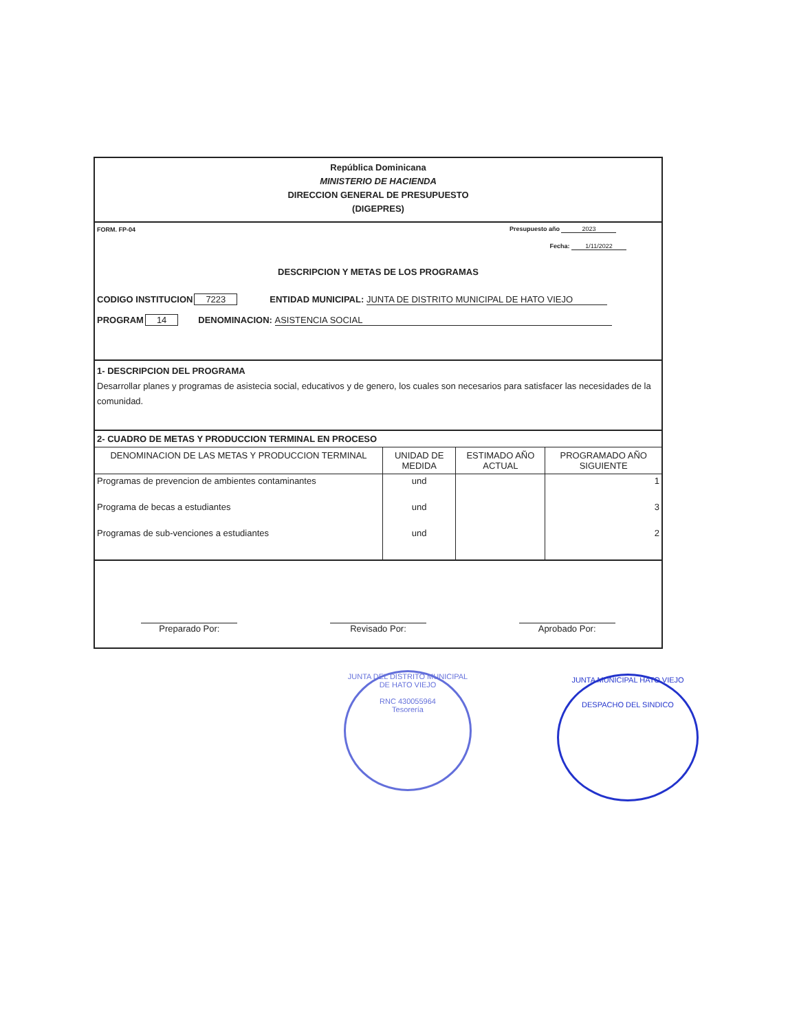República Dominicana
MINISTERIO DE HACIENDA
DIRECCION GENERAL DE PRESUPUESTO
(DIGEPRES)
FORM. FP-04 Presupuesto año 2023
Fecha: 1/11/2022
DESCRIPCION Y METAS DE LOS PROGRAMAS
CODIGO INSTITUCION 7223 ENTIDAD MUNICIPAL: JUNTA DE DISTRITO MUNICIPAL DE HATO VIEJO
PROGRAM 14 DENOMINACION: ASISTENCIA SOCIAL
1- DESCRIPCION DEL PROGRAMA
Desarrollar planes y programas de asistecia social, educativos y de genero, los cuales son necesarios para satisfacer las necesidades de la comunidad.
2- CUADRO DE METAS Y PRODUCCION TERMINAL EN PROCESO
| DENOMINACION DE LAS METAS Y PRODUCCION TERMINAL | UNIDAD DE MEDIDA | ESTIMADO AÑO ACTUAL | PROGRAMADO AÑO SIGUIENTE |
| --- | --- | --- | --- |
| Programas de prevencion de ambientes contaminantes | und | | 1 |
| Programa de becas a estudiantes | und | | 3 |
| Programas de sub-venciones a estudiantes | und | | 2 |
Preparado Por: Revisado Por: Aprobado Por:
JUNTA DEL DISTRITO MUNICIPAL DE HATO VIEJO
RNC 430055964
Tesorería
JUNTA MUNICIPAL HATO VIEJO
DESPACHO DEL SINDICO